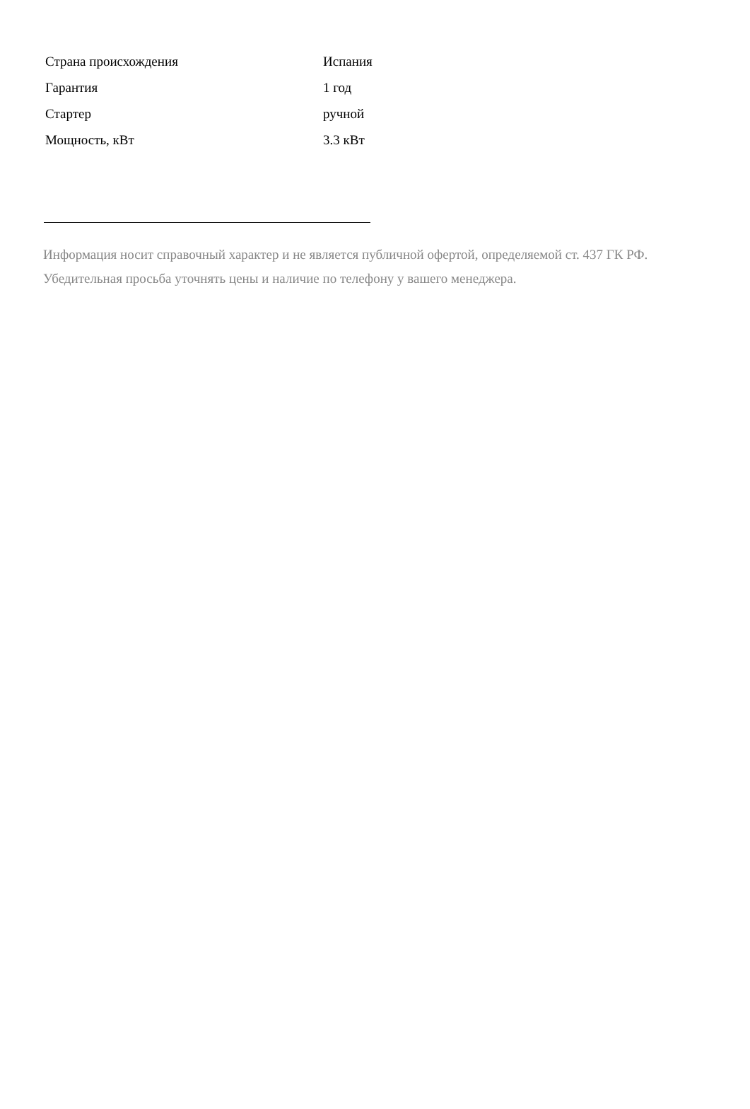| Страна происхождения | Испания |
| Гарантия | 1 год |
| Стартер | ручной |
| Мощность, кВт | 3.3 кВт |
Информация носит справочный характер и не является публичной офертой, определяемой ст. 437 ГК РФ. Убедительная просьба уточнять цены и наличие по телефону у вашего менеджера.